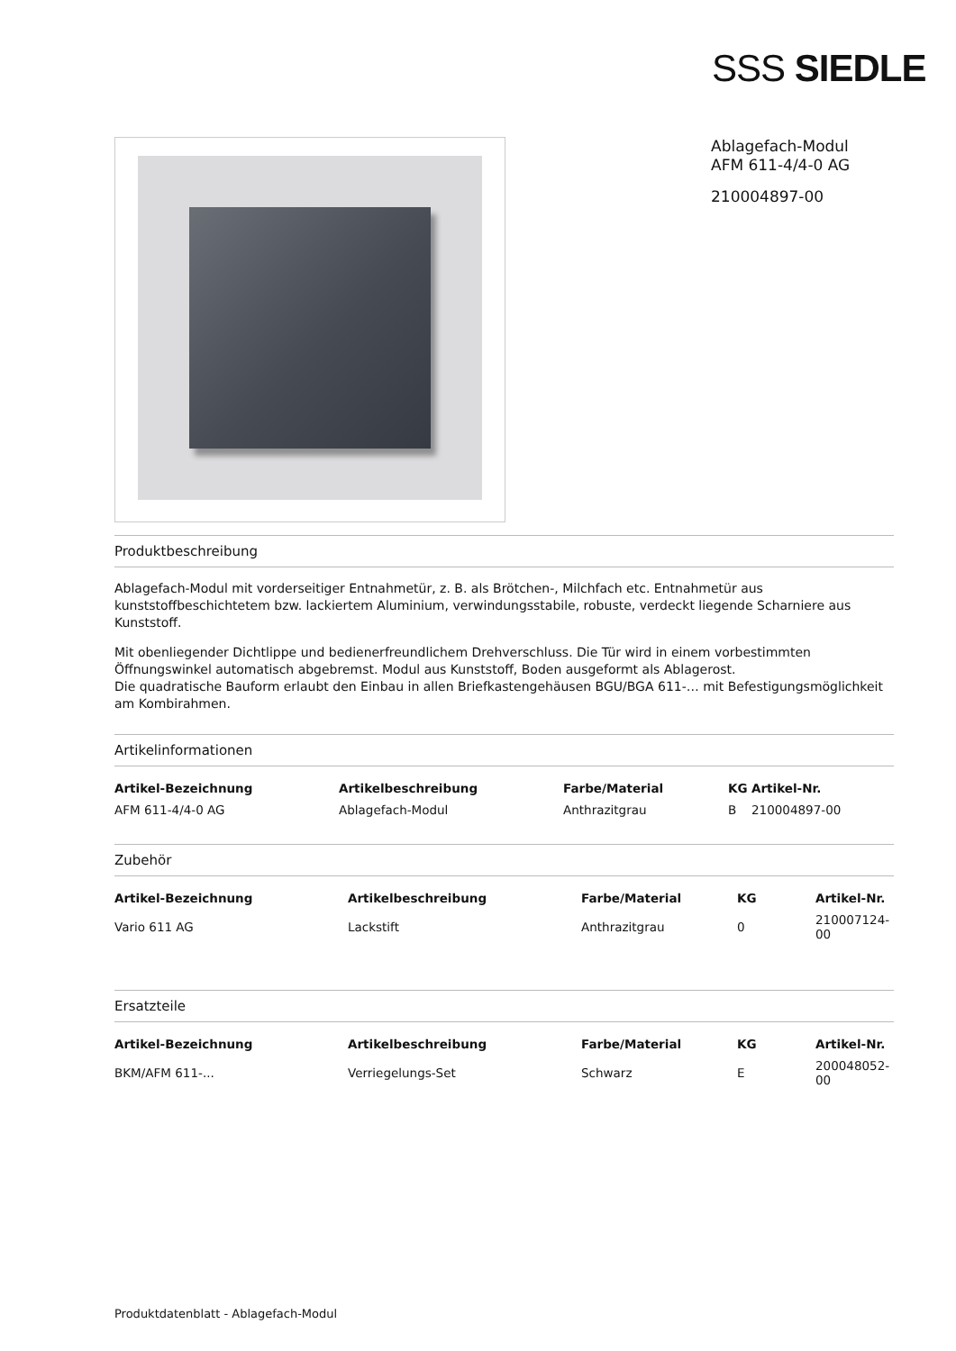SSS SIEDLE
Ablagefach-Modul
AFM 611-4/4-0 AG
210004897-00
Produktbeschreibung
Ablagefach-Modul mit vorderseitiger Entnahmetür, z. B. als Brötchen-, Milchfach etc. Entnahmetür aus kunststoffbeschichtetem bzw. lackiertem Aluminium, verwindungsstabile, robuste, verdeckt liegende Scharniere aus Kunststoff.
Mit obenliegender Dichtlippe und bedienerfreundlichem Drehverschluss. Die Tür wird in einem vorbestimmten Öffnungswinkel automatisch abgebremst. Modul aus Kunststoff, Boden ausgeformt als Ablagerost.
Die quadratische Bauform erlaubt den Einbau in allen Briefkastengehäusen BGU/BGA 611-… mit Befestigungsmöglichkeit am Kombirahmen.
Artikelinformationen
| Artikel-Bezeichnung | Artikelbeschreibung | Farbe/Material | KG | Artikel-Nr. |
| --- | --- | --- | --- | --- |
| AFM 611-4/4-0 AG | Ablagefach-Modul | Anthrazitgrau | B | 210004897-00 |
Zubehör
| Artikel-Bezeichnung | Artikelbeschreibung | Farbe/Material | KG | Artikel-Nr. |
| --- | --- | --- | --- | --- |
| Vario 611 AG | Lackstift | Anthrazitgrau | 0 | 210007124-00 |
Ersatzteile
| Artikel-Bezeichnung | Artikelbeschreibung | Farbe/Material | KG | Artikel-Nr. |
| --- | --- | --- | --- | --- |
| BKM/AFM 611-... | Verriegelungs-Set | Schwarz | E | 200048052-00 |
Produktdatenblatt - Ablagefach-Modul